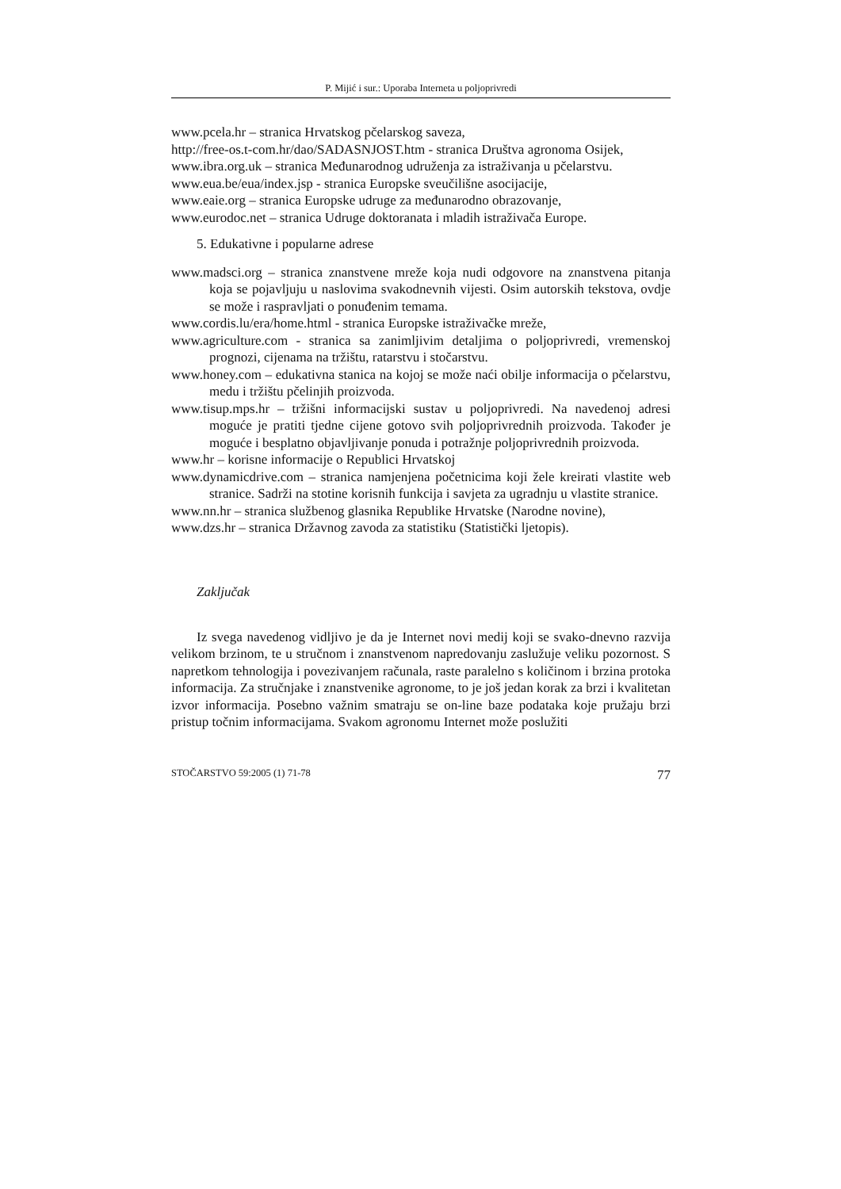P. Mijić i sur.: Uporaba Interneta u poljoprivredi
www.pcela.hr – stranica Hrvatskog pčelarskog saveza,
http://free-os.t-com.hr/dao/SADASNJOST.htm - stranica Društva agronoma Osijek,
www.ibra.org.uk – stranica Međunarodnog udruženja za istraživanja u pčelarstvu.
www.eua.be/eua/index.jsp - stranica Europske sveučilišne asocijacije,
www.eaie.org – stranica Europske udruge za međunarodno obrazovanje,
www.eurodoc.net – stranica Udruge doktoranata i mladih istraživača Europe.
5. Edukativne i popularne adrese
www.madsci.org – stranica znanstvene mreže koja nudi odgovore na znanstvena pitanja koja se pojavljuju u naslovima svakodnevnih vijesti. Osim autorskih tekstova, ovdje se može i raspravljati o ponuđenim temama.
www.cordis.lu/era/home.html - stranica Europske istraživačke mreže,
www.agriculture.com - stranica sa zanimljivim detaljima o poljoprivredi, vremenskoj prognozi, cijenama na tržištu, ratarstvu i stočarstvu.
www.honey.com – edukativna stanica na kojoj se može naći obilje informacija o pčelarstvu, medu i tržištu pčelinjih proizvoda.
www.tisup.mps.hr – tržišni informacijski sustav u poljoprivredi. Na navedenoj adresi moguće je pratiti tjedne cijene gotovo svih poljoprivrednih proizvoda. Također je moguće i besplatno objavljivanje ponuda i potražnje poljoprivrednih proizvoda.
www.hr – korisne informacije o Republici Hrvatskoj
www.dynamicdrive.com – stranica namjenjena početnicima koji žele kreirati vlastite web stranice. Sadrži na stotine korisnih funkcija i savjeta za ugradnju u vlastite stranice.
www.nn.hr – stranica službenog glasnika Republike Hrvatske (Narodne novine),
www.dzs.hr – stranica Državnog zavoda za statistiku (Statistički ljetopis).
Zaključak
Iz svega navedenog vidljivo je da je Internet novi medij koji se svako-dnevno razvija velikom brzinom, te u stručnom i znanstvenom napredovanju zaslužuje veliku pozornost. S napretkom tehnologija i povezivanjem računala, raste paralelno s količinom i brzina protoka informacija. Za stručnjake i znanstvenike agronome, to je još jedan korak za brzi i kvalitetan izvor informacija. Posebno važnim smatraju se on-line baze podataka koje pružaju brzi pristup točnim informacijama. Svakom agronomu Internet može poslužiti
STOČARSTVO 59:2005 (1) 71-78 77